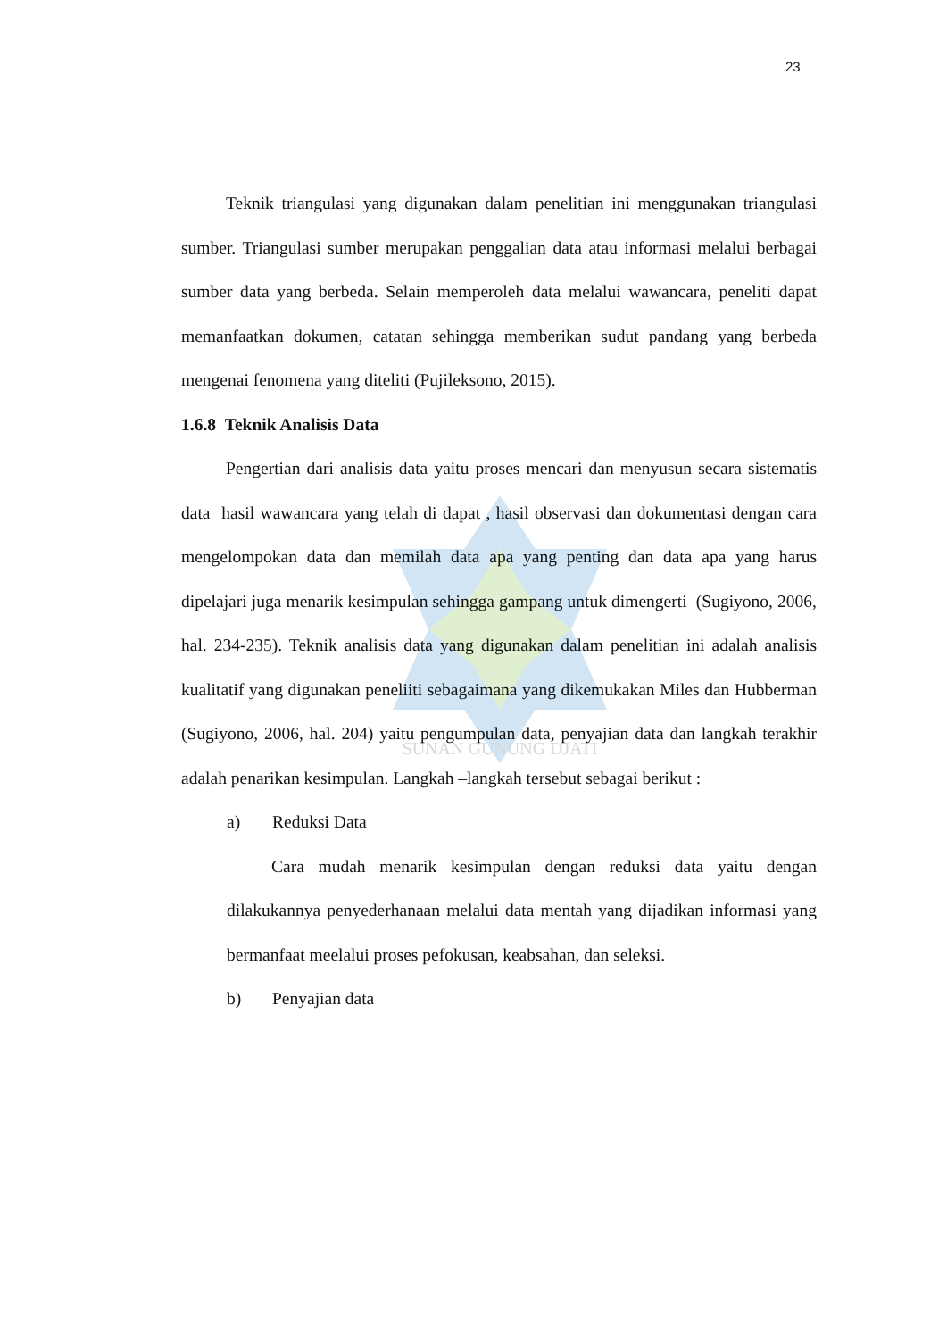SUNAN GUNUNG DJATI
23
Teknik triangulasi yang digunakan dalam penelitian ini menggunakan triangulasi sumber. Triangulasi sumber merupakan penggalian data atau informasi melalui berbagai sumber data yang berbeda. Selain memperoleh data melalui wawancara, peneliti dapat memanfaatkan dokumen, catatan sehingga memberikan sudut pandang yang berbeda mengenai fenomena yang diteliti (Pujileksono, 2015).
1.6.8 Teknik Analisis Data
Pengertian dari analisis data yaitu proses mencari dan menyusun secara sistematis data hasil wawancara yang telah di dapat , hasil observasi dan dokumentasi dengan cara mengelompokan data dan memilah data apa yang penting dan data apa yang harus dipelajari juga menarik kesimpulan sehingga gampang untuk dimengerti (Sugiyono, 2006, hal. 234-235). Teknik analisis data yang digunakan dalam penelitian ini adalah analisis kualitatif yang digunakan peneliiti sebagaimana yang dikemukakan Miles dan Hubberman (Sugiyono, 2006, hal. 204) yaitu pengumpulan data, penyajian data dan langkah terakhir adalah penarikan kesimpulan. Langkah –langkah tersebut sebagai berikut :
a) Reduksi Data
Cara mudah menarik kesimpulan dengan reduksi data yaitu dengan dilakukannya penyederhanaan melalui data mentah yang dijadikan informasi yang bermanfaat meelalui proses pefokusan, keabsahan, dan seleksi.
b) Penyajian data